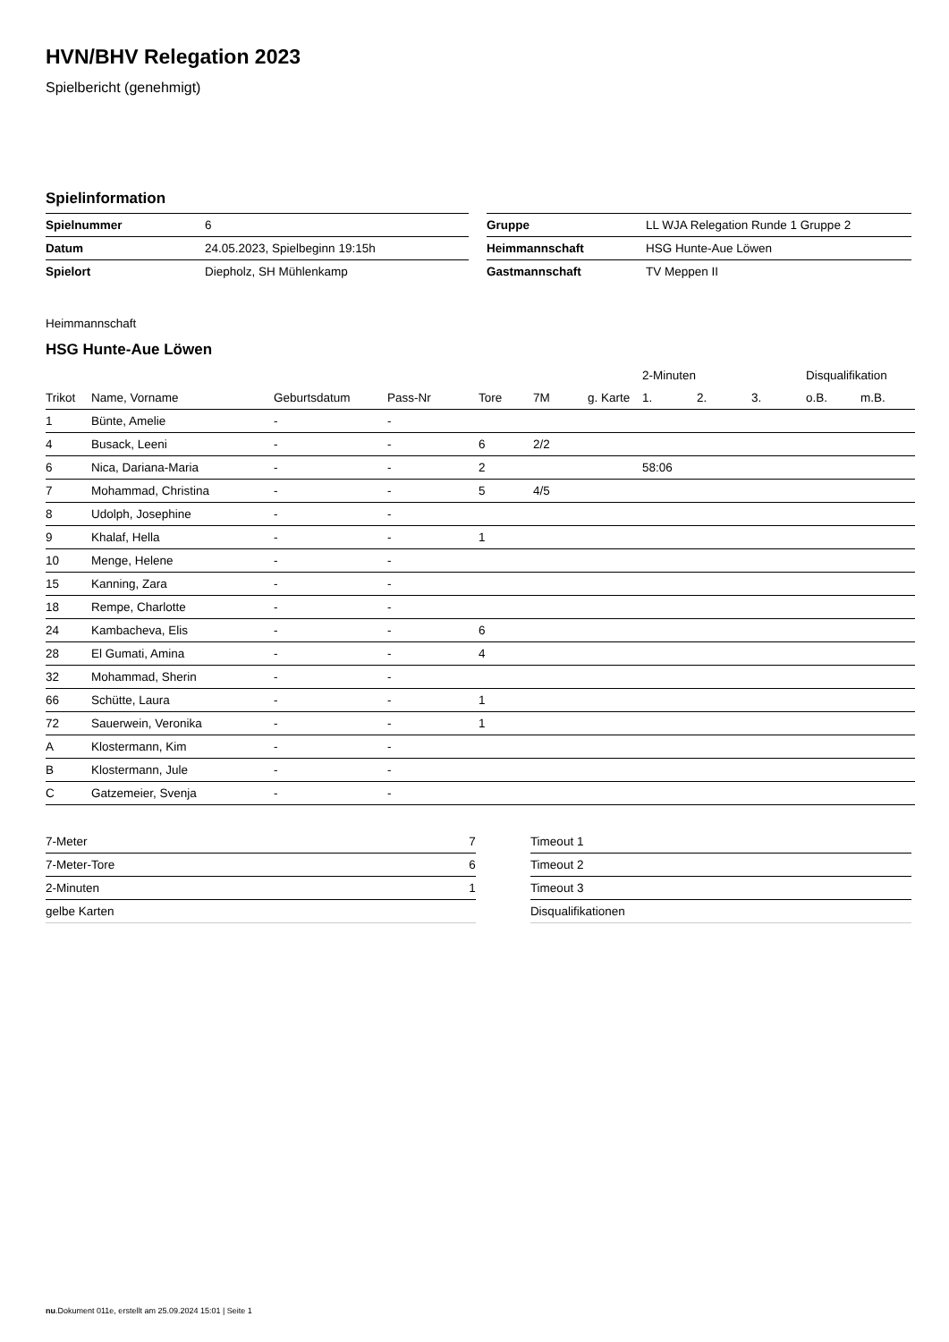HVN/BHV Relegation 2023
Spielbericht (genehmigt)
Spielinformation
| Spielnummer | 6 |
| Datum | 24.05.2023, Spielbeginn 19:15h |
| Spielort | Diepholz, SH Mühlenkamp |
| Gruppe | LL WJA Relegation Runde 1 Gruppe 2 |
| Heimmannschaft | HSG Hunte-Aue Löwen |
| Gastmannschaft | TV Meppen II |
Heimmannschaft
HSG Hunte-Aue Löwen
| | | | | | | | | 2-Minuten | | | Disqualifikation | |
| --- | --- | --- | --- | --- | --- | --- | --- | --- | --- | --- | --- | --- |
| Trikot | Name, Vorname | Geburtsdatum | Pass-Nr | Tore | 7M | g. Karte | | 1. | 2. | 3. | o.B. | m.B. |
| 1 | Bünte, Amelie | - | - | | | | | | | | | |
| 4 | Busack, Leeni | - | - | 6 | 2/2 | | | | | | | |
| 6 | Nica, Dariana-Maria | - | - | 2 | | | | 58:06 | | | | |
| 7 | Mohammad, Christina | - | - | 5 | 4/5 | | | | | | | |
| 8 | Udolph, Josephine | - | - | | | | | | | | | |
| 9 | Khalaf, Hella | - | - | 1 | | | | | | | | |
| 10 | Menge, Helene | - | - | | | | | | | | | |
| 15 | Kanning, Zara | - | - | | | | | | | | | |
| 18 | Rempe, Charlotte | - | - | | | | | | | | | |
| 24 | Kambacheva, Elis | - | - | 6 | | | | | | | | |
| 28 | El Gumati, Amina | - | - | 4 | | | | | | | | |
| 32 | Mohammad, Sherin | - | - | | | | | | | | | |
| 66 | Schütte, Laura | - | - | 1 | | | | | | | | |
| 72 | Sauerwein, Veronika | - | - | 1 | | | | | | | | |
| A | Klostermann, Kim | - | - | | | | | | | | | |
| B | Klostermann, Jule | - | - | | | | | | | | | |
| C | Gatzemeier, Svenja | - | - | | | | | | | | | |
| 7-Meter | 7 |
| 7-Meter-Tore | 6 |
| 2-Minuten | 1 |
| gelbe Karten | |
| Timeout 1 |
| Timeout 2 |
| Timeout 3 |
| Disqualifikationen |
nu.Dokument 011e, erstellt am 25.09.2024 15:01 | Seite 1